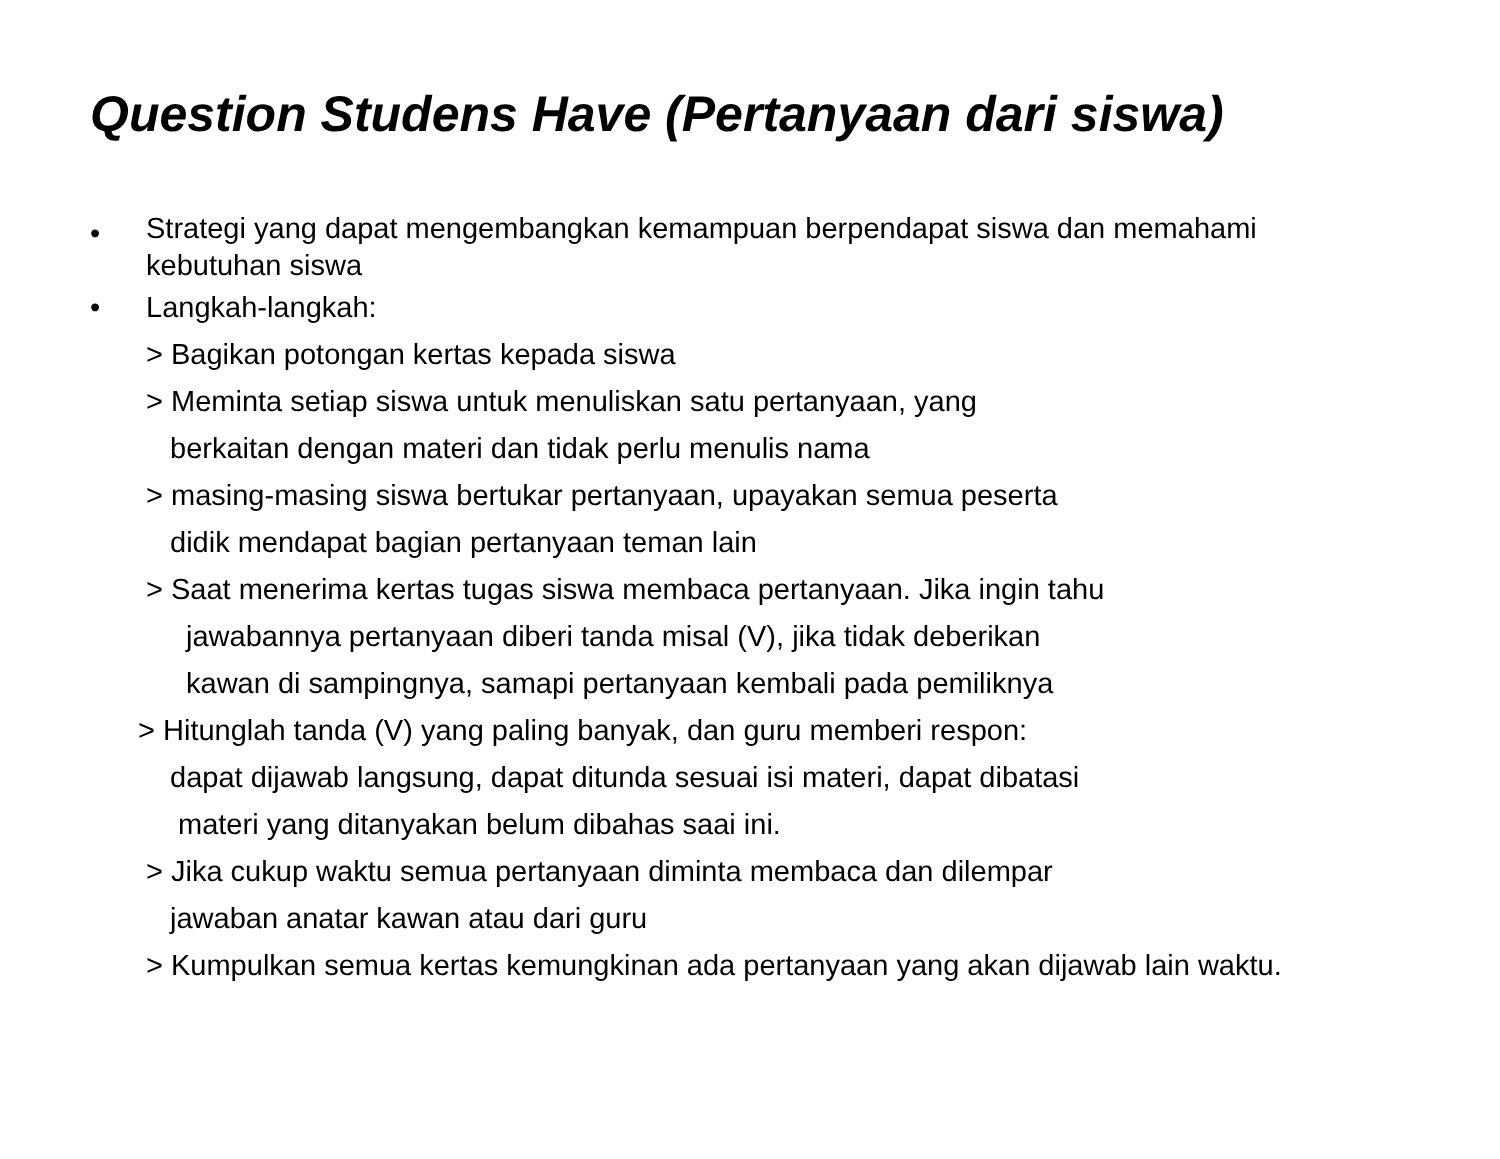Question Studens Have (Pertanyaan dari siswa)
• Strategi yang dapat mengembangkan kemampuan berpendapat siswa dan memahami
kebutuhan siswa
• Langkah-langkah:
> Bagikan potongan kertas kepada siswa
> Meminta setiap siswa untuk menuliskan satu pertanyaan, yang
berkaitan dengan materi dan tidak perlu menulis nama
> masing-masing siswa bertukar pertanyaan, upayakan semua peserta
didik mendapat bagian pertanyaan teman lain
> Saat menerima kertas tugas siswa membaca pertanyaan. Jika ingin tahu
jawabannya pertanyaan diberi tanda misal (V), jika tidak deberikan
kawan di sampingnya, samapi pertanyaan kembali pada pemiliknya
> Hitunglah tanda (V) yang paling banyak, dan guru memberi respon:
dapat dijawab langsung, dapat ditunda sesuai isi materi, dapat dibatasi
materi yang ditanyakan belum dibahas saai ini.
> Jika cukup waktu semua pertanyaan diminta membaca dan dilempar
jawaban anatar kawan atau dari guru
> Kumpulkan semua kertas kemungkinan ada pertanyaan yang akan dijawab lain waktu.